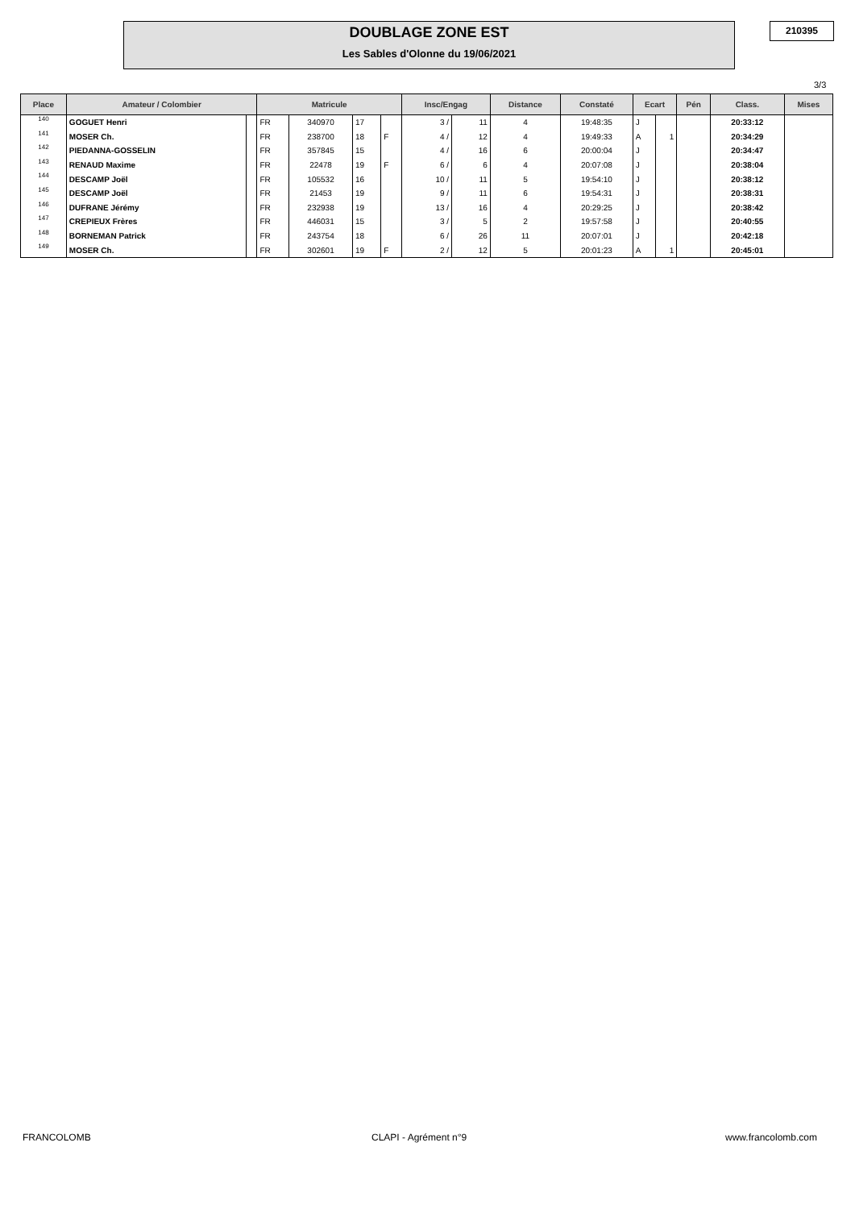DOUBLAGE ZONE EST
Les Sables d'Olonne du 19/06/2021
210395
3/3
| Place | Amateur / Colombier | | Matricule | | | | Insc/Engag | | Distance | Constaté | Ecart | | Pén | Class. | Mises |
| --- | --- | --- | --- | --- | --- | --- | --- | --- | --- | --- | --- | --- | --- | --- | --- |
| 140 | GOGUET Henri | | FR | 340970 | 17 | | 3 / | 11 | 4 | 19:48:35 | J | | | 20:33:12 | |
| 141 | MOSER Ch. | | FR | 238700 | 18 | F | 4 / | 12 | 4 | 19:49:33 | A | 1 | | 20:34:29 | |
| 142 | PIEDANNA-GOSSELIN | | FR | 357845 | 15 | | 4 / | 16 | 6 | 20:00:04 | J | | | 20:34:47 | |
| 143 | RENAUD Maxime | | FR | 22478 | 19 | F | 6 / | 6 | 4 | 20:07:08 | J | | | 20:38:04 | |
| 144 | DESCAMP Joël | | FR | 105532 | 16 | | 10 / | 11 | 5 | 19:54:10 | J | | | 20:38:12 | |
| 145 | DESCAMP Joël | | FR | 21453 | 19 | | 9 / | 11 | 6 | 19:54:31 | J | | | 20:38:31 | |
| 146 | DUFRANE Jérémy | | FR | 232938 | 19 | | 13 / | 16 | 4 | 20:29:25 | J | | | 20:38:42 | |
| 147 | CREPIEUX Frères | | FR | 446031 | 15 | | 3 / | 5 | 2 | 19:57:58 | J | | | 20:40:55 | |
| 148 | BORNEMAN Patrick | | FR | 243754 | 18 | | 6 / | 26 | 11 | 20:07:01 | J | | | 20:42:18 | |
| 149 | MOSER Ch. | | FR | 302601 | 19 | F | 2 / | 12 | 5 | 20:01:23 | A | 1 | | 20:45:01 | |
FRANCOLOMB CLAPI - Agrément n°9 www.francolomb.com